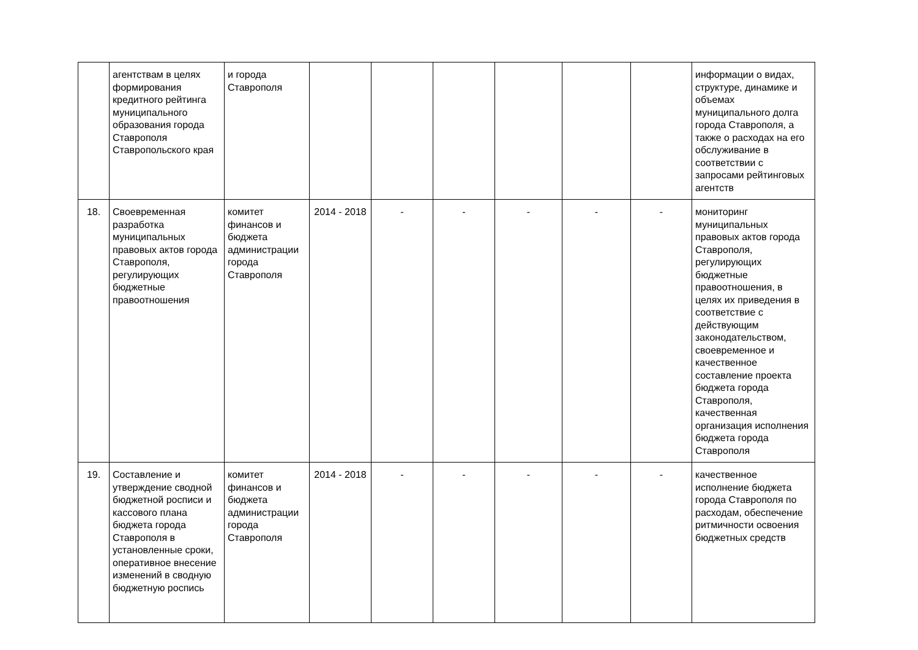| | агентствам в целях формирования кредитного рейтинга муниципального образования города Ставрополя Ставропольского края | и города Ставрополя | | | | | | | информации о видах, структуре, динамике и объемах муниципального долга города Ставрополя, а также о расходах на его обслуживание в соответствии с запросами рейтинговых агентств |
| 18. | Своевременная разработка муниципальных правовых актов города Ставрополя, регулирующих бюджетные правоотношения | комитет финансов и бюджета администрации города Ставрополя | 2014 - 2018 | - | - | - | - | - | мониторинг муниципальных правовых актов города Ставрополя, регулирующих бюджетные правоотношения, в целях их приведения в соответствие с действующим законодательством, своевременное и качественное составление проекта бюджета города Ставрополя, качественная организация исполнения бюджета города Ставрополя |
| 19. | Составление и утверждение сводной бюджетной росписи и кассового плана бюджета города Ставрополя в установленные сроки, оперативное внесение изменений в сводную бюджетную роспись | комитет финансов и бюджета администрации города Ставрополя | 2014 - 2018 | - | - | - | - | - | качественное исполнение бюджета города Ставрополя по расходам, обеспечение ритмичности освоения бюджетных средств |